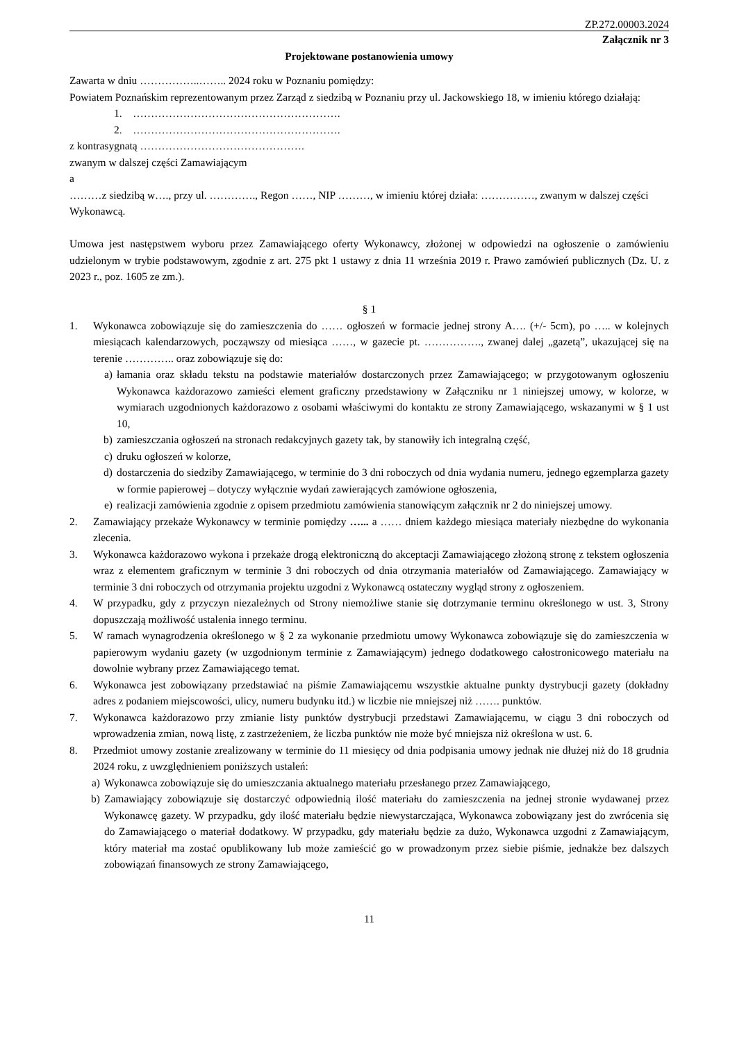ZP.272.00003.2024
Załącznik nr 3
Projektowane postanowienia umowy
Zawarta w dniu ……………..…….. 2024 roku w Poznaniu pomiędzy:
Powiatem Poznańskim reprezentowanym przez Zarząd z siedzibą w Poznaniu przy ul. Jackowskiego 18, w imieniu którego działają:
1. ………………………………………………….
2. ………………………………………………….
z kontrasygnatą ……………………………………….
zwanym w dalszej części Zamawiającym
a
………z siedzibą w…., przy ul. …………., Regon ……, NIP ………, w imieniu której działa: ……………, zwanym w dalszej części Wykonawcą.
Umowa jest następstwem wyboru przez Zamawiającego oferty Wykonawcy, złożonej w odpowiedzi na ogłoszenie o zamówieniu udzielonym w trybie podstawowym, zgodnie z art. 275 pkt 1 ustawy z dnia 11 września 2019 r. Prawo zamówień publicznych (Dz. U. z 2023 r., poz. 1605 ze zm.).
§ 1
1. Wykonawca zobowiązuje się do zamieszczenia do …… ogłoszeń w formacie jednej strony A…. (+/- 5cm), po ….. w kolejnych miesiącach kalendarzowych, począwszy od miesiąca ……, w gazecie pt. ……………., zwanej dalej „gazetą”, ukazującej się na terenie ………….. oraz zobowiązuje się do:
a) łamania oraz składu tekstu na podstawie materiałów dostarczonych przez Zamawiającego; w przygotowanym ogłoszeniu Wykonawca każdorazowo zamieści element graficzny przedstawiony w Załączniku nr 1 niniejszej umowy, w kolorze, w wymiarach uzgodnionych każdorazowo z osobami właściwymi do kontaktu ze strony Zamawiającego, wskazanymi w § 1 ust 10,
b) zamieszczania ogłoszeń na stronach redakcyjnych gazety tak, by stanowiły ich integralną część,
c) druku ogłoszeń w kolorze,
d) dostarczenia do siedziby Zamawiającego, w terminie do 3 dni roboczych od dnia wydania numeru, jednego egzemplarza gazety w formie papierowej – dotyczy wyłącznie wydań zawierających zamówione ogłoszenia,
e) realizacji zamówienia zgodnie z opisem przedmiotu zamówienia stanowiącym załącznik nr 2 do niniejszej umowy.
2. Zamawiający przekaże Wykonawcy w terminie pomiędzy …... a …… dniem każdego miesiąca materiały niezbędne do wykonania zlecenia.
3. Wykonawca każdorazowo wykona i przekaże drogą elektroniczną do akceptacji Zamawiającego złożoną stronę z tekstem ogłoszenia wraz z elementem graficznym w terminie 3 dni roboczych od dnia otrzymania materiałów od Zamawiającego. Zamawiający w terminie 3 dni roboczych od otrzymania projektu uzgodni z Wykonawcą ostateczny wygląd strony z ogłoszeniem.
4. W przypadku, gdy z przyczyn niezależnych od Strony niemożliwe stanie się dotrzymanie terminu określonego w ust. 3, Strony dopuszczają możliwość ustalenia innego terminu.
5. W ramach wynagrodzenia określonego w § 2 za wykonanie przedmiotu umowy Wykonawca zobowiązuje się do zamieszczenia w papierowym wydaniu gazety (w uzgodnionym terminie z Zamawiającym) jednego dodatkowego całostronicowego materiału na dowolnie wybrany przez Zamawiającego temat.
6. Wykonawca jest zobowiązany przedstawiać na piśmie Zamawiającemu wszystkie aktualne punkty dystrybucji gazety (dokładny adres z podaniem miejscowości, ulicy, numeru budynku itd.) w liczbie nie mniejszej niż ……. punktów.
7. Wykonawca każdorazowo przy zmianie listy punktów dystrybucji przedstawi Zamawiającemu, w ciągu 3 dni roboczych od wprowadzenia zmian, nową listę, z zastrzeżeniem, że liczba punktów nie może być mniejsza niż określona w ust. 6.
8. Przedmiot umowy zostanie zrealizowany w terminie do 11 miesięcy od dnia podpisania umowy jednak nie dłużej niż do 18 grudnia 2024 roku, z uwzględnieniem poniższych ustaleń:
a) Wykonawca zobowiązuje się do umieszczania aktualnego materiału przesłanego przez Zamawiającego,
b) Zamawiający zobowiązuje się dostarczyć odpowiednią ilość materiału do zamieszczenia na jednej stronie wydawanej przez Wykonawcę gazety. W przypadku, gdy ilość materiału będzie niewystarczająca, Wykonawca zobowiązany jest do zwrócenia się do Zamawiającego o materiał dodatkowy. W przypadku, gdy materiału będzie za dużo, Wykonawca uzgodni z Zamawiającym, który materiał ma zostać opublikowany lub może zamieścić go w prowadzonym przez siebie piśmie, jednakże bez dalszych zobowiązań finansowych ze strony Zamawiającego,
11